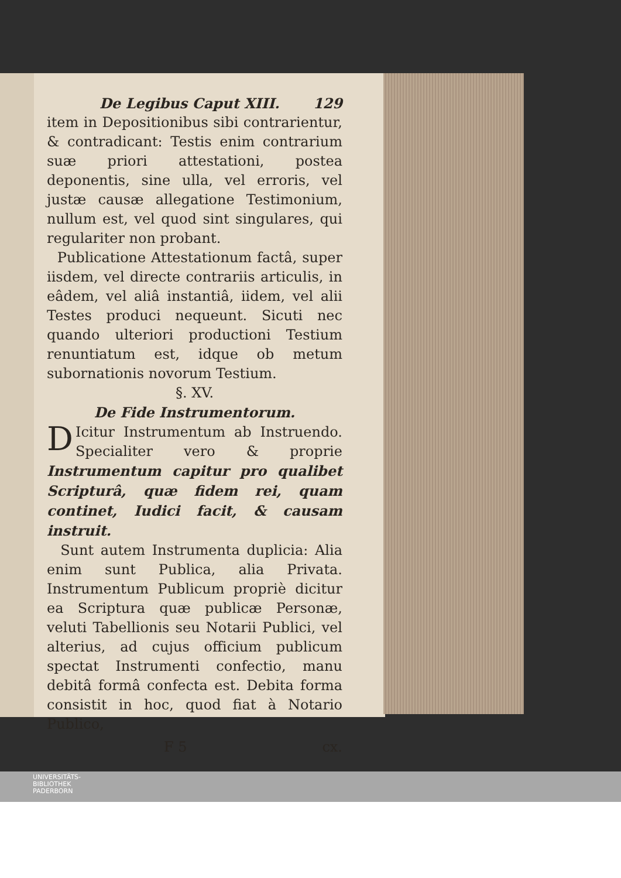De Legibus Caput XIII. 129
item in Depositionibus sibi contrarientur, & contradicant: Testis enim contrarium suæ priori attestationi, postea deponentis, sine ulla, vel erroris, vel justæ causæ allegatione Testimonium, nullum est, vel quod sint singulares, qui regulariter non probant.
Publicatione Attestationum factâ, super iisdem, vel directe contrariis articulis, in eâdem, vel aliâ instantiâ, iidem, vel alii Testes produci nequeunt. Sicuti nec quando ulteriori productioni Testium renuntiatum est, idque ob metum subornationis novorum Testium.
§. XV.
De Fide Instrumentorum.
DIcitur Instrumentum ab Instruendo. Specialiter vero & proprie Instrumentum capitur pro qualibet Scripturâ, quæ fidem rei, quam continet, Iudici facit, & causam instruit.
Sunt autem Instrumenta duplicia: Alia enim sunt Publica, alia Privata. Instrumentum Publicum propriè dicitur ea Scriptura quæ publicæ Personæ, veluti Tabellionis seu Notarii Publici, vel alterius, ad cujus officium publicum spectat Instrumenti confectio, manu debitâ formâ confecta est. Debita forma consistit in hoc, quod fiat à Notario Publico,
F 5 cx.
UNIVERSITÄTS-
BIBLIOTHEK
PADERBORN